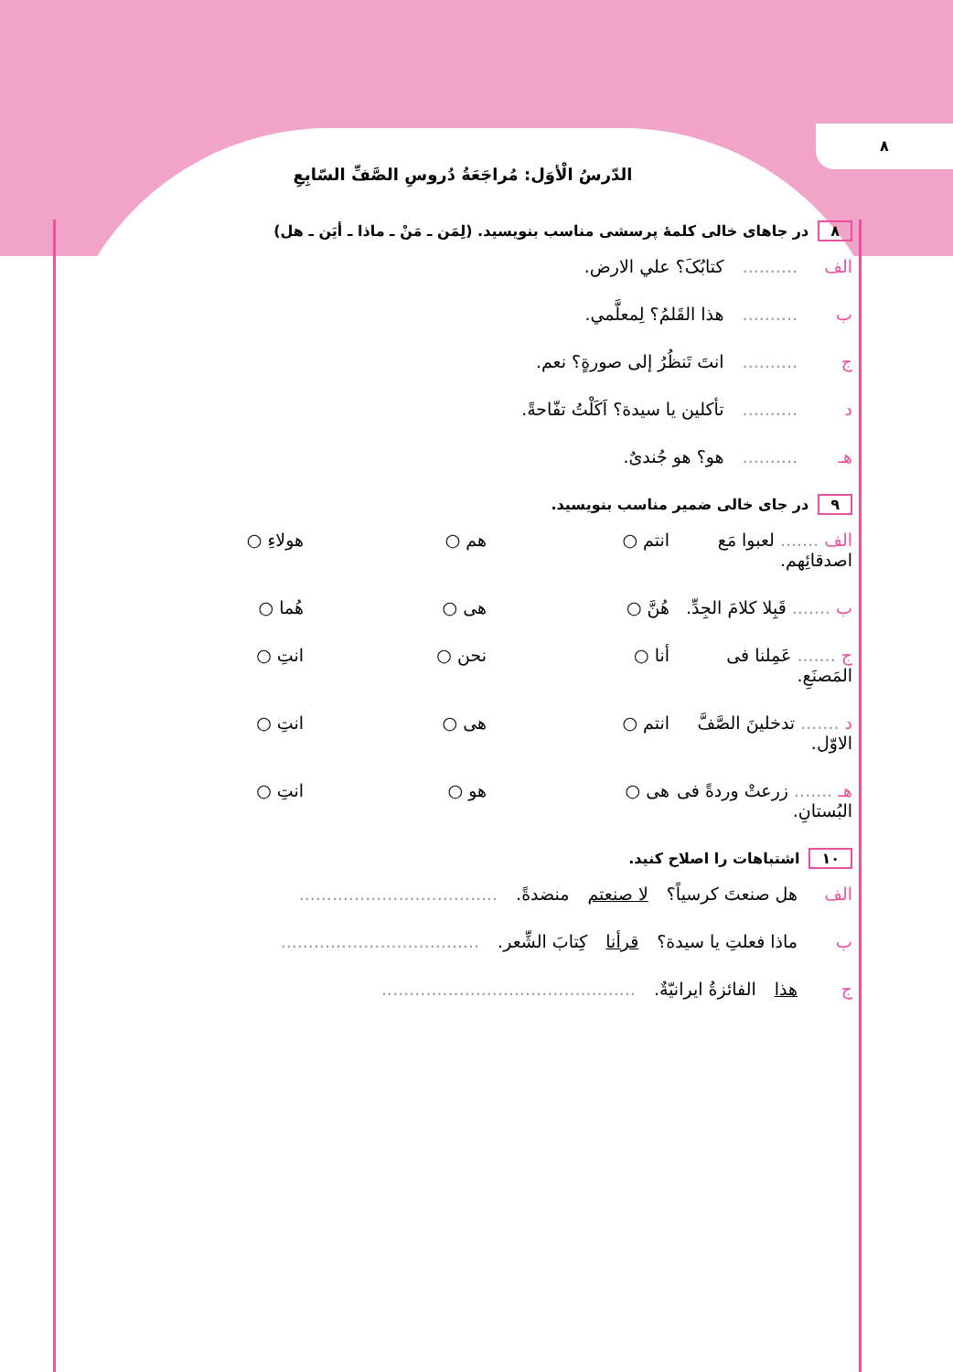٨
الدّرسُ الْأوَل: مُراجَعَةُ دُروسِ الصَّفِّ السّابِعِ
٨ در جاهای خالی کلمهٔ پرسشی مناسب بنویسید. (لِمَن ـ مَنْ ـ ماذا ـ أیَن ـ هل)
الف.......... کتابُکَ؟ علي الارض.
ب.......... هذا القَلمُ؟ لِمعلَّمي.
ج.......... انتَ تَنظُرُ إلی صورةٍ؟ نعم.
د.......... تأکلین یا سیدة؟ اَکَلْتُ تفّاحةً.
هـ.......... هو؟ هو جُندیٌ.
٩ در جای خالی ضمیر مناسب بنویسید.
الف ....... لعبوا مَع اصدقائِهم. انتم ○ هم ○ هولاءِ ○
ب ....... قَبِلا کلامَ الجِدِّ. هُنَّ ○ هی ○ هُما ○
ج ....... عَمِلنا فی المَصنَعِ. أنا ○ نحن ○ انتِ ○
د ....... تدخلینَ الصَّفَّ الاوّل. انتم ○ هی ○ انتِ ○
هـ ....... زرعتْ وردةً فی البُستانِ. هی ○ هو ○ انتِ ○
١٠ اشتباهات را اصلاح کنید.
الف هل صنعتَ کرسیاً؟ لا صنعتم منضدةً. ....................................
ب ماذا فعلتِ یا سیدة؟ قرأنا کِتابَ الشِّعر. ....................................
ج هذا الفائزةُ ایرانیّةٌ. ..............................................